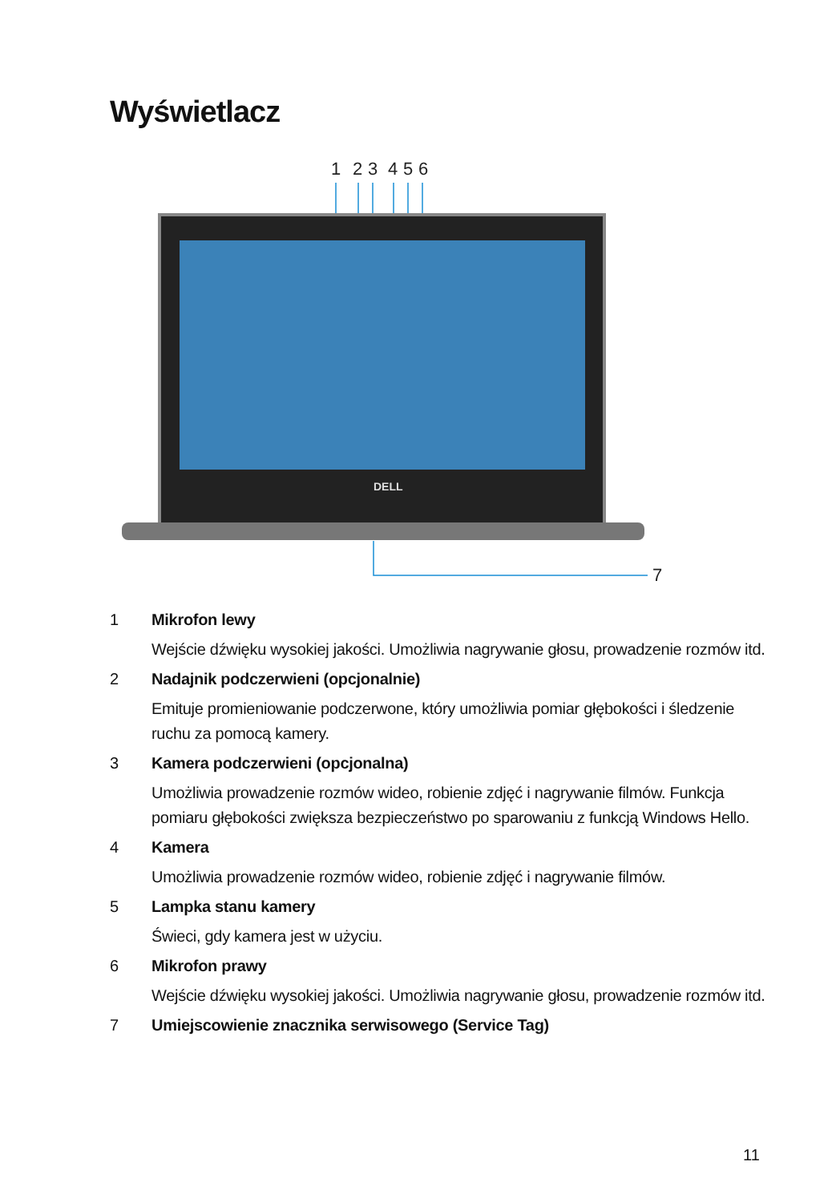Wyświetlacz
1
2
3
4
5
6
7
DELL
1 Mikrofon lewy
Wejście dźwięku wysokiej jakości. Umożliwia nagrywanie głosu, prowadzenie rozmów itd.
2 Nadajnik podczerwieni (opcjonalnie)
Emituje promieniowanie podczerwone, który umożliwia pomiar głębokości i śledzenie ruchu za pomocą kamery.
3 Kamera podczerwieni (opcjonalna)
Umożliwia prowadzenie rozmów wideo, robienie zdjęć i nagrywanie filmów. Funkcja pomiaru głębokości zwiększa bezpieczeństwo po sparowaniu z funkcją Windows Hello.
4 Kamera
Umożliwia prowadzenie rozmów wideo, robienie zdjęć i nagrywanie filmów.
5 Lampka stanu kamery
Świeci, gdy kamera jest w użyciu.
6 Mikrofon prawy
Wejście dźwięku wysokiej jakości. Umożliwia nagrywanie głosu, prowadzenie rozmów itd.
7 Umiejscowienie znacznika serwisowego (Service Tag)
11